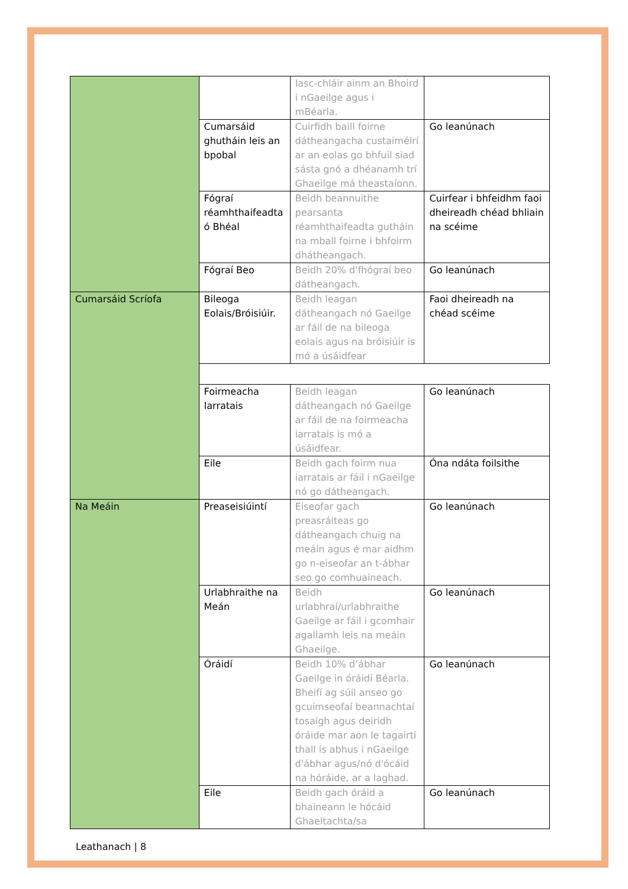| | | Iasc-chláir ainm an Bhoird i nGaeilge agus i mBéarla. | |
| | Cumarsáid ghutháin leis an bpobal | Cuirfidh baill foirne dátheangacha custaiméirí ar an eolas go bhfuil siad sásta gnó a dhéanamh trí Ghaeilge má theastaíonn. | Go leanúnach |
| | Fógraí réamhthaifeadta ó Bhéal | Beidh beannuithe pearsanta réamhthaifeadta gutháin na mball foirne i bhfoirm dhátheangach. | Cuirfear i bhfeidhm faoi dheireadh chéad bhliain na scéime |
| | Fógraí Beo | Beidh 20% d'fhógraí beo dátheangach. | Go leanúnach |
| Cumarsáid Scríofa | Bileoga Eolais/Bróisiúir. | Beidh leagan dátheangach nó Gaeilge ar fáil de na bileoga eolais agus na bróisiúir is mó a úsáidfear | Faoi dheireadh na chéad scéime |
| | Foirmeacha Iarratais | Beidh leagan dátheangach nó Gaeilge ar fáil de na foirmeacha iarratais is mó a úsáidfear. | Go leanúnach |
| | Eile | Beidh gach foirm nua iarratais ar fáil i nGaeilge nó go dátheangach. | Óna ndáta foilsithe |
| Na Meáin | Preaseisiúintí | Eiseofar gach preasráiteas go dátheangach chuig na meáin agus é mar aidhm go n-eiseofar an t-ábhar seo go comhuaineach. | Go leanúnach |
| | Urlabhraithe na Meán | Beidh urlabhraí/urlabhraithe Gaeilge ar fáil i gcomhair agallamh leis na meáin Ghaeilge. | Go leanúnach |
| | Óráidí | Beidh 10% d’ábhar Gaeilge in óráidí Béarla. Bheifí ag súil anseo go gcuimseofaí beannachtaí tosaigh agus deiridh óráide mar aon le tagairtí thall is abhus i nGaeilge d'ábhar agus/nó d'ócáid na hóráide, ar a laghad. | Go leanúnach |
| | Eile | Beidh gach óráid a bhaineann le hócáid Ghaeltachta/sa | Go leanúnach |
Leathanach | 8